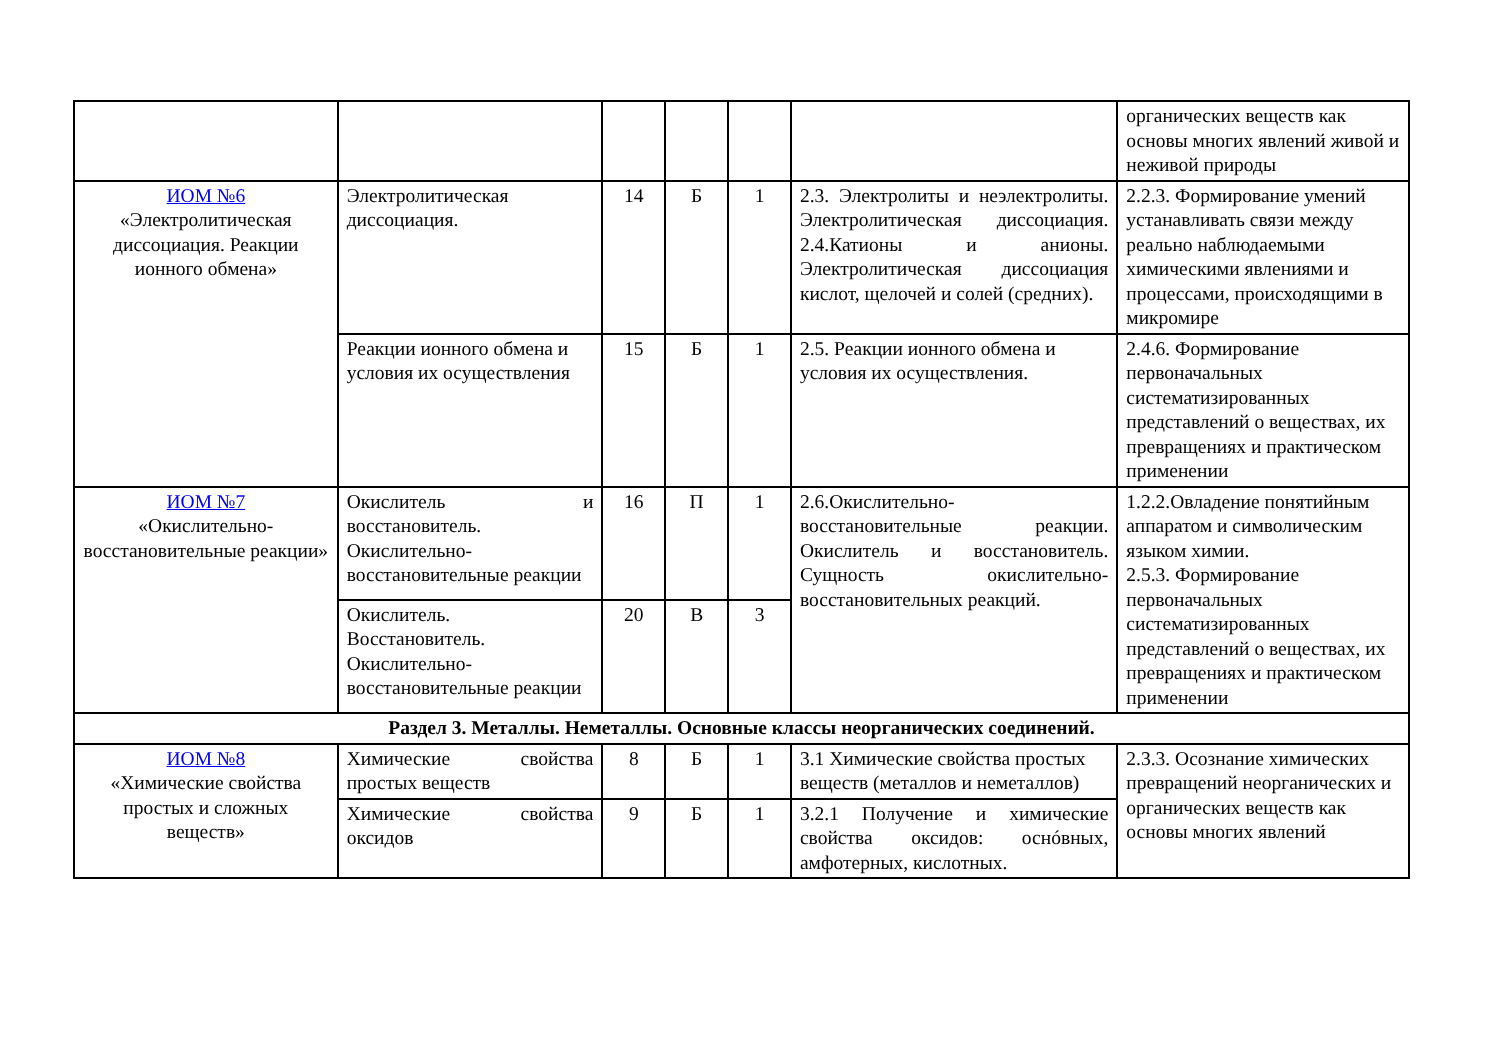| | | | | | | органических веществ как основы многих явлений живой и неживой природы |
| ИОМ №6 «Электролитическая диссоциация. Реакции ионного обмена» | Электролитическая диссоциация. | 14 | Б | 1 | 2.3. Электролиты и неэлектролиты. Электролитическая диссоциация. 2.4.Катионы и анионы. Электролитическая диссоциация кислот, щелочей и солей (средних). | 2.2.3. Формирование умений устанавливать связи между реально наблюдаемыми химическими явлениями и процессами, происходящими в микромире |
| | Реакции ионного обмена и условия их осуществления | 15 | Б | 1 | 2.5. Реакции ионного обмена и условия их осуществления. | 2.4.6. Формирование первоначальных систематизированных представлений о веществах, их превращениях и практическом применении |
| ИОМ №7 «Окислительно-восстановительные реакции» | Окислитель и восстановитель. Окислительно-восстановительные реакции | 16 | П | 1 | 2.6.Окислительно-восстановительные реакции. Окислитель и восстановитель. Сущность окислительно-восстановительных реакций. | 1.2.2.Овладение понятийным аппаратом и символическим языком химии. 2.5.3. Формирование первоначальных систематизированных представлений о веществах, их превращениях и практическом применении |
| | Окислитель. Восстановитель. Окислительно-восстановительные реакции | 20 | В | 3 | | |
| Раздел 3. Металлы. Неметаллы. Основные классы неорганических соединений. | | | | | | |
| ИОМ №8 «Химические свойства простых и сложных веществ» | Химические свойства простых веществ | 8 | Б | 1 | 3.1 Химические свойства простых веществ (металлов и неметаллов) | 2.3.3. Осознание химических превращений неорганических и органических веществ как основы многих явлений |
| | Химические свойства оксидов | 9 | Б | 1 | 3.2.1 Получение и химические свойства оксидов: оснóвных, амфотерных, кислотных. | |